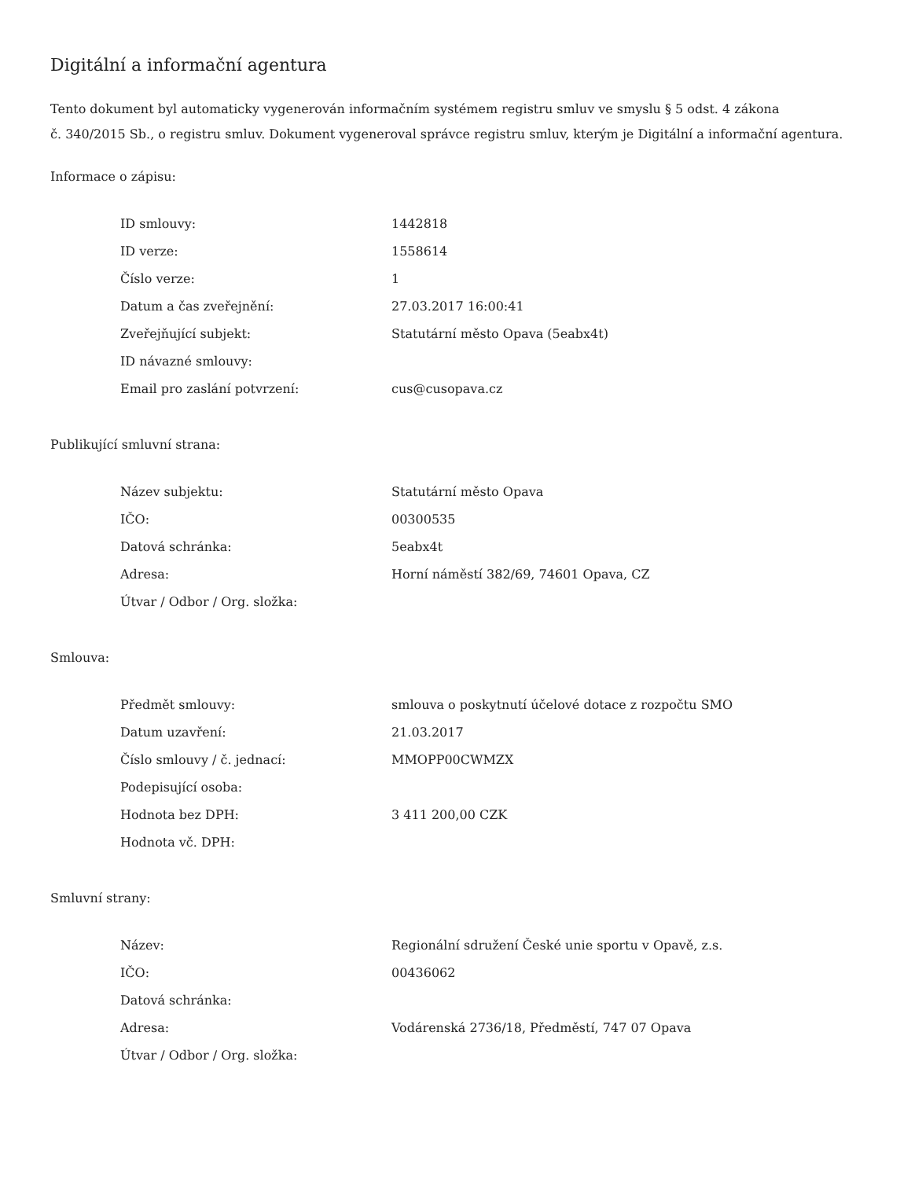Digitální a informační agentura
Tento dokument byl automaticky vygenerován informačním systémem registru smluv ve smyslu § 5 odst. 4 zákona
č. 340/2015 Sb., o registru smluv. Dokument vygeneroval správce registru smluv, kterým je Digitální a informační agentura.
Informace o zápisu:
| ID smlouvy: | 1442818 |
| ID verze: | 1558614 |
| Číslo verze: | 1 |
| Datum a čas zveřejnění: | 27.03.2017 16:00:41 |
| Zveřejňující subjekt: | Statutární město Opava (5eabx4t) |
| ID návazné smlouvy: | |
| Email pro zaslání potvrzení: | cus@cusopava.cz |
Publikující smluvní strana:
| Název subjektu: | Statutární město Opava |
| IČO: | 00300535 |
| Datová schránka: | 5eabx4t |
| Adresa: | Horní náměstí 382/69, 74601 Opava, CZ |
| Útvar / Odbor / Org. složka: | |
Smlouva:
| Předmět smlouvy: | smlouva o poskytnutí účelové dotace z rozpočtu SMO |
| Datum uzavření: | 21.03.2017 |
| Číslo smlouvy / č. jednací: | MMOPP00CWMZX |
| Podepisující osoba: | |
| Hodnota bez DPH: | 3 411 200,00 CZK |
| Hodnota vč. DPH: | |
Smluvní strany:
| Název: | Regionální sdružení České unie sportu v Opavě, z.s. |
| IČO: | 00436062 |
| Datová schránka: | |
| Adresa: | Vodárenská 2736/18, Předměstí, 747 07 Opava |
| Útvar / Odbor / Org. složka: | |